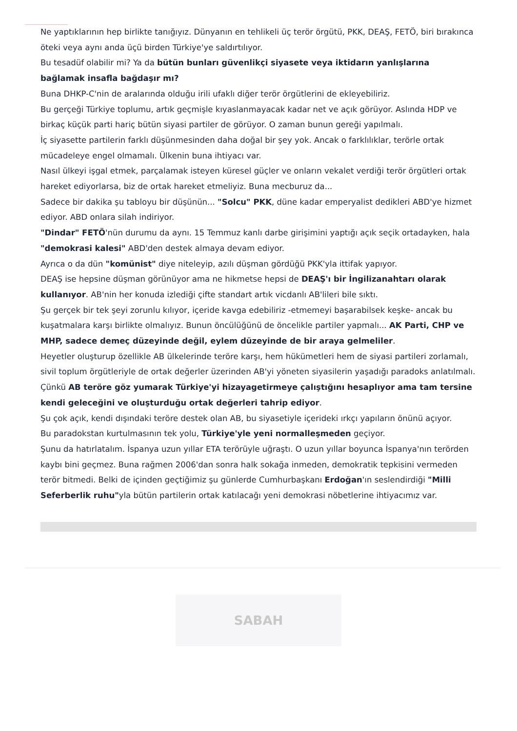Ne yaptıklarının hep birlikte tanığıyız. Dünyanın en tehlikeli üç terör örgütü, PKK, DEAŞ, FETÖ, biri bırakınca öteki veya aynı anda üçü birden Türkiye'ye saldırtılıyor.
Bu tesadüf olabilir mi? Ya da bütün bunları güvenlikçi siyasete veya iktidarın yanlışlarına bağlamak insafla bağdaşır mı?
Buna DHKP-C'nin de aralarında olduğu irili ufaklı diğer terör örgütlerini de ekleyebiliriz.
Bu gerçeği Türkiye toplumu, artık geçmişle kıyaslanmayacak kadar net ve açık görüyor. Aslında HDP ve birkaç küçük parti hariç bütün siyasi partiler de görüyor. O zaman bunun gereği yapılmalı.
İç siyasette partilerin farklı düşünmesinden daha doğal bir şey yok. Ancak o farklılıklar, terörle ortak mücadeleye engel olmamalı. Ülkenin buna ihtiyacı var.
Nasıl ülkeyi işgal etmek, parçalamak isteyen küresel güçler ve onların vekalet verdiği terör örgütleri ortak hareket ediyorlarsa, biz de ortak hareket etmeliyiz. Buna mecburuz da...
Sadece bir dakika şu tabloyu bir düşünün... "Solcu" PKK, düne kadar emperyalist dedikleri ABD'ye hizmet ediyor. ABD onlara silah indiriyor.
"Dindar" FETÖ'nün durumu da aynı. 15 Temmuz kanlı darbe girişimini yaptığı açık seçik ortadayken, hala "demokrasi kalesi" ABD'den destek almaya devam ediyor.
Ayrıca o da dün "komünist" diye niteleyip, azılı düşman gördüğü PKK'yla ittifak yapıyor.
DEAŞ ise hepsine düşman görünüyor ama ne hikmetse hepsi de DEAŞ'ı bir İngilizanahtarı olarak kullanıyor. AB'nin her konuda izlediği çifte standart artık vicdanlı AB'lileri bile sıktı.
Şu gerçek bir tek şeyi zorunlu kılıyor, içeride kavga edebiliriz -etmemeyi başarabilsek keşke- ancak bu kuşatmalara karşı birlikte olmalıyız. Bunun öncülüğünü de öncelikle partiler yapmalı... AK Parti, CHP ve MHP, sadece demeç düzeyinde değil, eylem düzeyinde de bir araya gelmeliler.
Heyetler oluşturup özellikle AB ülkelerinde teröre karşı, hem hükümetleri hem de siyasi partileri zorlamalı, sivil toplum örgütleriyle de ortak değerler üzerinden AB'yi yöneten siyasilerin yaşadığı paradoks anlatılmalı. Çünkü AB teröre göz yumarak Türkiye'yi hizayagetirmeye çalıştığını hesaplıyor ama tam tersine kendi geleceğini ve oluşturduğu ortak değerleri tahrip ediyor.
Şu çok açık, kendi dışındaki teröre destek olan AB, bu siyasetiyle içerideki ırkçı yapıların önünü açıyor.
Bu paradokstan kurtulmasının tek yolu, Türkiye'yle yeni normalleşmeden geçiyor.
Şunu da hatırlatalım. İspanya uzun yıllar ETA terörüyle uğraştı. O uzun yıllar boyunca İspanya'nın terörden kaybı bini geçmez. Buna rağmen 2006'dan sonra halk sokağa inmeden, demokratik tepkisini vermeden terör bitmedi. Belki de içinden geçtiğimiz şu günlerde Cumhurbaşkanı Erdoğan'ın seslendirdiği "Milli Seferberlik ruhu"yla bütün partilerin ortak katılacağı yeni demokrasi nöbetlerine ihtiyacımız var.
SABAH